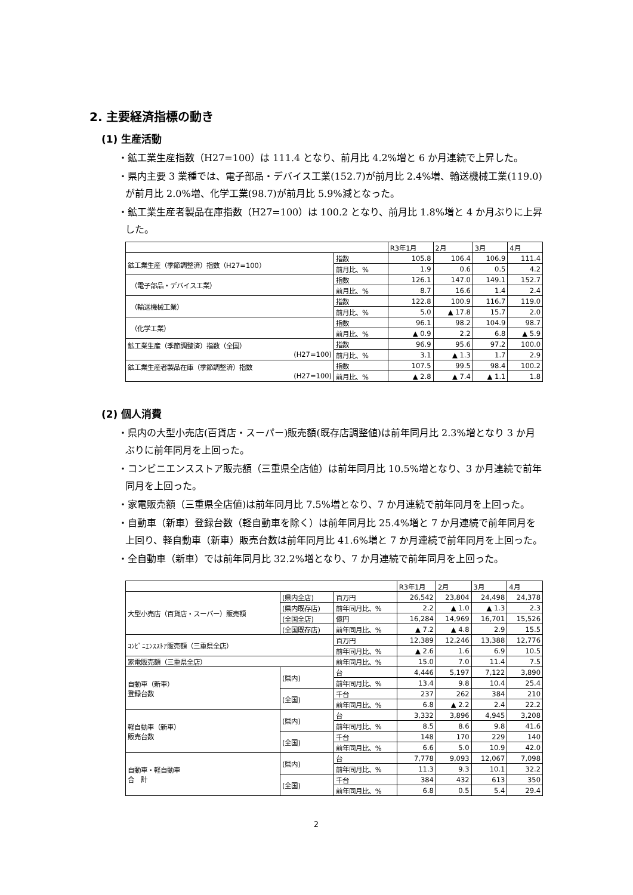2. 主要経済指標の動き
(1) 生産活動
・鉱工業生産指数（H27=100）は 111.4 となり、前月比 4.2%増と 6 か月連続で上昇した。
・県内主要 3 業種では、電子部品・デバイス工業(152.7)が前月比 2.4%増、輸送機械工業(119.0)が前月比 2.0%増、化学工業(98.7)が前月比 5.9%減となった。
・鉱工業生産者製品在庫指数（H27=100）は 100.2 となり、前月比 1.8%増と 4 か月ぶりに上昇した。
| | | R3年1月 | 2月 | 3月 | 4月 |
| --- | --- | --- | --- | --- | --- |
| 鉱工業生産（季節調整済）指数（H27=100） | 指数 | 105.8 | 106.4 | 106.9 | 111.4 |
| | 前月比、% | 1.9 | 0.6 | 0.5 | 4.2 |
| （電子部品・デバイス工業） | 指数 | 126.1 | 147.0 | 149.1 | 152.7 |
| | 前月比、% | 8.7 | 16.6 | 1.4 | 2.4 |
| （輸送機械工業） | 指数 | 122.8 | 100.9 | 116.7 | 119.0 |
| | 前月比、% | 5.0 | ▲ 17.8 | 15.7 | 2.0 |
| （化学工業） | 指数 | 96.1 | 98.2 | 104.9 | 98.7 |
| | 前月比、% | ▲ 0.9 | 2.2 | 6.8 | ▲ 5.9 |
| 鉱工業生産（季節調整済）指数（全国） (H27=100) | 指数 | 96.9 | 95.6 | 97.2 | 100.0 |
| | 前月比、% | 3.1 | ▲ 1.3 | 1.7 | 2.9 |
| 鉱工業生産者製品在庫（季節調整済）指数 (H27=100) | 指数 | 107.5 | 99.5 | 98.4 | 100.2 |
| | 前月比、% | ▲ 2.8 | ▲ 7.4 | ▲ 1.1 | 1.8 |
(2) 個人消費
・県内の大型小売店(百貨店・スーパー)販売額(既存店調整値)は前年同月比 2.3%増となり 3 か月ぶりに前年同月を上回った。
・コンビニエンスストア販売額（三重県全店値）は前年同月比 10.5%増となり、3 か月連続で前年同月を上回った。
・家電販売額（三重県全店値)は前年同月比 7.5%増となり、7 か月連続で前年同月を上回った。
・自動車（新車）登録台数（軽自動車を除く）は前年同月比 25.4%増と 7 か月連続で前年同月を上回り、軽自動車（新車）販売台数は前年同月比 41.6%増と 7 か月連続で前年同月を上回った。
・全自動車（新車）では前年同月比 32.2%増となり、7 か月連続で前年同月を上回った。
| | | | R3年1月 | 2月 | 3月 | 4月 |
| --- | --- | --- | --- | --- | --- | --- |
| 大型小売店（百貨店・スーパー）販売額 | (県内全店) | 百万円 | 26,542 | 23,804 | 24,498 | 24,378 |
| | (県内既存店) | 前年同月比、% | 2.2 | ▲ 1.0 | ▲ 1.3 | 2.3 |
| | (全国全店) | 億円 | 16,284 | 14,969 | 16,701 | 15,526 |
| | (全国既存店) | 前年同月比、% | ▲ 7.2 | ▲ 4.8 | 2.9 | 15.5 |
| ｺﾝﾋﾞﾆｴﾝｽｽﾄｱ販売額（三重県全店） | | 百万円 | 12,389 | 12,246 | 13,388 | 12,776 |
| | | 前年同月比、% | ▲ 2.6 | 1.6 | 6.9 | 10.5 |
| 家電販売額（三重県全店） | | 前年同月比、% | 15.0 | 7.0 | 11.4 | 7.5 |
| 自動車（新車） 登録台数 | (県内) | 台 | 4,446 | 5,197 | 7,122 | 3,890 |
| | | 前年同月比、% | 13.4 | 9.8 | 10.4 | 25.4 |
| | (全国) | 千台 | 237 | 262 | 384 | 210 |
| | | 前年同月比、% | 6.8 | ▲ 2.2 | 2.4 | 22.2 |
| 軽自動車（新車） 販売台数 | (県内) | 台 | 3,332 | 3,896 | 4,945 | 3,208 |
| | | 前年同月比、% | 8.5 | 8.6 | 9.8 | 41.6 |
| | (全国) | 千台 | 148 | 170 | 229 | 140 |
| | | 前年同月比、% | 6.6 | 5.0 | 10.9 | 42.0 |
| 自動車・軽自動車 合 計 | (県内) | 台 | 7,778 | 9,093 | 12,067 | 7,098 |
| | | 前年同月比、% | 11.3 | 9.3 | 10.1 | 32.2 |
| | (全国) | 千台 | 384 | 432 | 613 | 350 |
| | | 前年同月比、% | 6.8 | 0.5 | 5.4 | 29.4 |
2